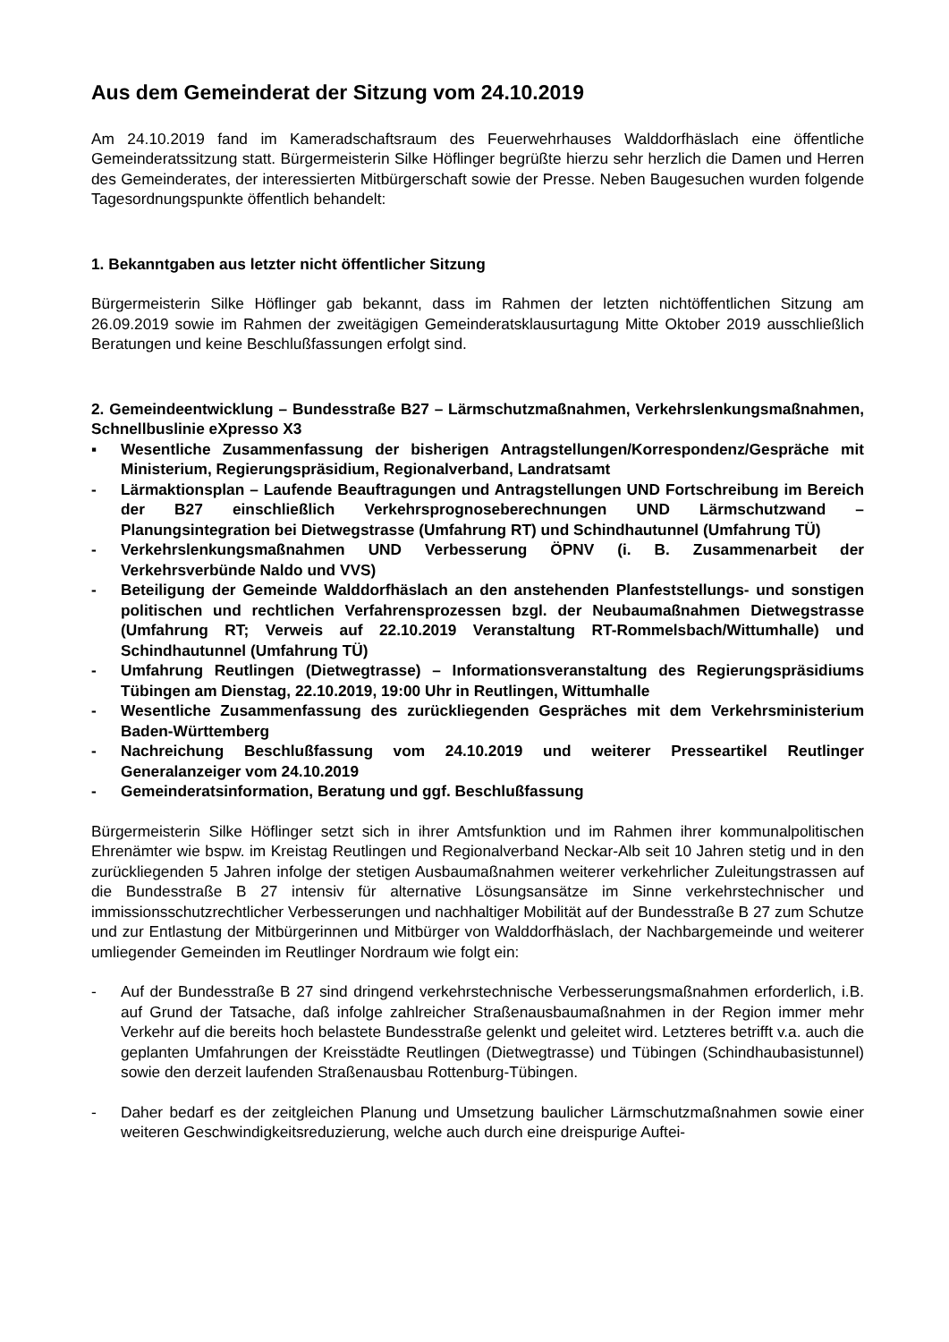Aus dem Gemeinderat der Sitzung vom 24.10.2019
Am 24.10.2019 fand im Kameradschaftsraum des Feuerwehrhauses Walddorfhäslach eine öffentliche Gemeinderatssitzung statt. Bürgermeisterin Silke Höflinger begrüßte hierzu sehr herzlich die Damen und Herren des Gemeinderates, der interessierten Mitbürgerschaft sowie der Presse. Neben Baugesuchen wurden folgende Tagesordnungspunkte öffentlich behandelt:
1. Bekanntgaben aus letzter nicht öffentlicher Sitzung
Bürgermeisterin Silke Höflinger gab bekannt, dass im Rahmen der letzten nichtöffentlichen Sitzung am 26.09.2019 sowie im Rahmen der zweitägigen Gemeinderatsklausurtagung Mitte Oktober 2019 ausschließlich Beratungen und keine Beschlußfassungen erfolgt sind.
2. Gemeindeentwicklung – Bundesstraße B27 – Lärmschutzmaßnahmen, Verkehrslenkungsmaßnahmen, Schnellbuslinie eXpresso X3
▪ Wesentliche Zusammenfassung der bisherigen Antragstellungen/Korrespondenz/Gespräche mit Ministerium, Regierungspräsidium, Regionalverband, Landratsamt
- Lärmaktionsplan – Laufende Beauftragungen und Antragstellungen UND Fortschreibung im Bereich der B27 einschließlich Verkehrsprognoseberechnungen UND Lärmschutzwand – Planungsintegration bei Dietwegstrasse (Umfahrung RT) und Schindhautunnel (Umfahrung TÜ)
- Verkehrslenkungsmaßnahmen UND Verbesserung ÖPNV (i. B. Zusammenarbeit der Verkehrsverbünde Naldo und VVS)
- Beteiligung der Gemeinde Walddorfhäslach an den anstehenden Planfeststellungs- und sonstigen politischen und rechtlichen Verfahrensprozessen bzgl. der Neubaumaßnahmen Dietwegstrasse (Umfahrung RT; Verweis auf 22.10.2019 Veranstaltung RT-Rommelsbach/Wittumhalle) und Schindhautunnel (Umfahrung TÜ)
- Umfahrung Reutlingen (Dietwegtrasse) – Informationsveranstaltung des Regierungspräsidiums Tübingen am Dienstag, 22.10.2019, 19:00 Uhr in Reutlingen, Wittumhalle
- Wesentliche Zusammenfassung des zurückliegenden Gespräches mit dem Verkehrsministerium Baden-Württemberg
- Nachreichung Beschlußfassung vom 24.10.2019 und weiterer Presseartikel Reutlinger Generalanzeiger vom 24.10.2019
- Gemeinderatsinformation, Beratung und ggf. Beschlußfassung
Bürgermeisterin Silke Höflinger setzt sich in ihrer Amtsfunktion und im Rahmen ihrer kommunalpolitischen Ehrenämter wie bspw. im Kreistag Reutlingen und Regionalverband Neckar-Alb seit 10 Jahren stetig und in den zurückliegenden 5 Jahren infolge der stetigen Ausbaumaßnahmen weiterer verkehrlicher Zuleitungstrassen auf die Bundesstraße B 27 intensiv für alternative Lösungsansätze im Sinne verkehrstechnischer und immissionsschutzrechtlicher Verbesserungen und nachhaltiger Mobilität auf der Bundesstraße B 27 zum Schutze und zur Entlastung der Mitbürgerinnen und Mitbürger von Walddorfhäslach, der Nachbargemeinde und weiterer umliegender Gemeinden im Reutlinger Nordraum wie folgt ein:
- Auf der Bundesstraße B 27 sind dringend verkehrstechnische Verbesserungsmaßnahmen erforderlich, i.B. auf Grund der Tatsache, daß infolge zahlreicher Straßenausbaumaßnahmen in der Region immer mehr Verkehr auf die bereits hoch belastete Bundesstraße gelenkt und geleitet wird. Letzteres betrifft v.a. auch die geplanten Umfahrungen der Kreisstädte Reutlingen (Dietwegtrasse) und Tübingen (Schindhaubasistunnel) sowie den derzeit laufenden Straßenausbau Rottenburg-Tübingen.
- Daher bedarf es der zeitgleichen Planung und Umsetzung baulicher Lärmschutzmaßnahmen sowie einer weiteren Geschwindigkeitsreduzierung, welche auch durch eine dreispurige Auftei-